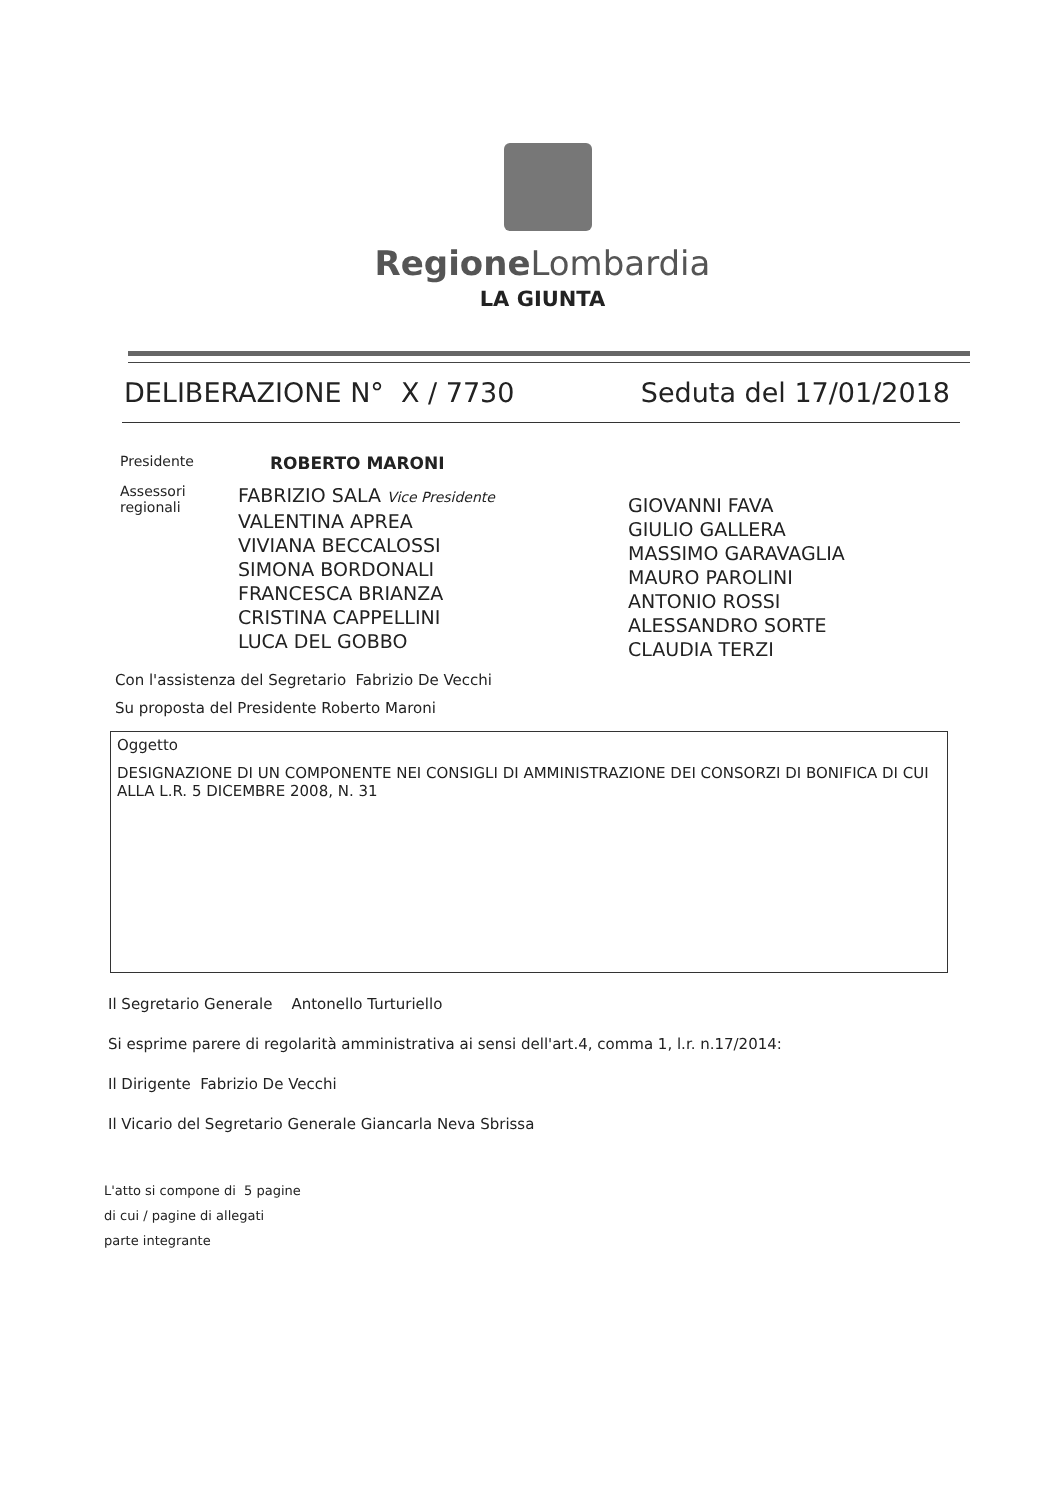Regione Lombardia
LA GIUNTA
DELIBERAZIONE N° X / 7730 Seduta del 17/01/2018
Presidente ROBERTO MARONI
Assessori regionali
FABRIZIO SALA Vice Presidente
VALENTINA APREA
VIVIANA BECCALOSSI
SIMONA BORDONALI
FRANCESCA BRIANZA
CRISTINA CAPPELLINI
LUCA DEL GOBBO
GIOVANNI FAVA
GIULIO GALLERA
MASSIMO GARAVAGLIA
MAURO PAROLINI
ANTONIO ROSSI
ALESSANDRO SORTE
CLAUDIA TERZI
Con l'assistenza del Segretario Fabrizio De Vecchi
Su proposta del Presidente Roberto Maroni
Oggetto
DESIGNAZIONE DI UN COMPONENTE NEI CONSIGLI DI AMMINISTRAZIONE DEI CONSORZI DI BONIFICA DI CUI ALLA L.R. 5 DICEMBRE 2008, N. 31
Il Segretario Generale Antonello Turturiello
Si esprime parere di regolarità amministrativa ai sensi dell'art.4, comma 1, l.r. n.17/2014:
Il Dirigente Fabrizio De Vecchi
Il Vicario del Segretario Generale Giancarla Neva Sbrissa
L'atto si compone di 5 pagine
di cui / pagine di allegati
parte integrante